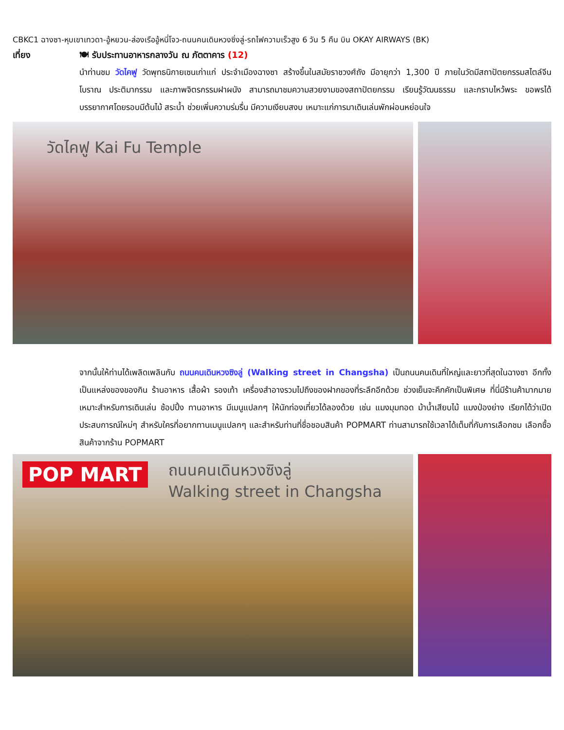CBKC1 ฉางซา-หุบเขาเทวดา-อู้หยวน-ล่องเรืออู้หนี่โจว-ถนนคนเดินหวงซิ่งลู่-รถไฟความเร็วสูง 6 วัน 5 คืน บิน OKAY AIRWAYS (BK)
เที่ยง 🍽 รับประทานอาหารกลางวัน ณ ภัตตาคาร (12)
นำท่านชม วัดไคฟู วัดพุทธนิกายเซนเก่าแก่ ประจำเมืองฉางซา สร้างขึ้นในสมัยราชวงศ์ถัง มีอายุกว่า 1,300 ปี ภายในวัดมีสถาปัตยกรรมสไตล์จีนโบราณ ประติมากรรม และภาพจิตรกรรมฝาผนัง สามารถมาชมความสวยงามของสถาปัตยกรรม เรียนรู้วัฒนธรรม และกราบไหว้พระ ขอพรได้ บรรยากาศโดยรอบมีต้นไม้ สระน้ำ ช่วยเพิ่มความร่มรื่น มีความเงียบสงบ เหมาะแก่การมาเดินเล่นพักผ่อนหย่อนใจ
วัดไคฟู Kai Fu Temple
จากนั้นให้ท่านได้เพลิดเพลินกับ ถนนคนเดินหวงซิงลู่ (Walking street in Changsha) เป็นถนนคนเดินที่ใหญ่และยาวที่สุดในฉางซา อีกทั้งเป็นแหล่งของของกิน ร้านอาหาร เสื้อผ้า รองเท้า เครื่องสำอางรวมไปถึงของฝากของที่ระลึกอีกด้วย ช่วงเย็นจะคึกคักเป็นพิเศษ ที่นี่มีร้านค้ามากมาย เหมาะสำหรับการเดินเล่น ช้อปปิ้ง ทานอาหาร มีเมนูแปลกๆ ให้นักท่องเที่ยวได้ลองด้วย เช่น แมงมุมทอด ม้าน้ำเสียบไม้ แมงป่องย่าง เรียกได้ว่าเปิดประสบการณ์ใหม่ๆ สำหรับใครที่อยากทานเมนูแปลกๆ และสำหรับท่านที่ชื่อชอบสินค้า POPMART ท่านสามารถใช้เวลาได้เต็มที่กับการเลือกชม เลือกซื้อสินค้าจากร้าน POPMART
ถนนคนเดินหวงซิงลู่
Walking street in Changsha
POP MART